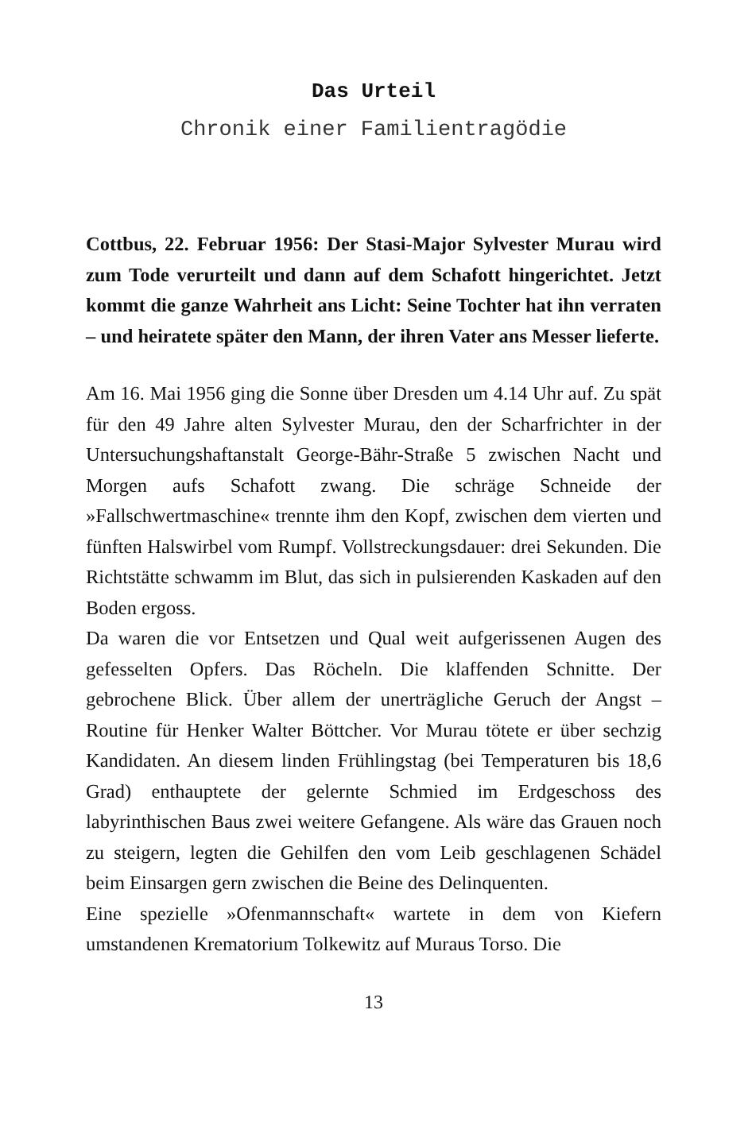Das Urteil
Chronik einer Familientragödie
Cottbus, 22. Februar 1956: Der Stasi-Major Sylvester Murau wird zum Tode verurteilt und dann auf dem Schafott hinge­richtet. Jetzt kommt die ganze Wahrheit ans Licht: Seine Toch­ter hat ihn verraten – und heiratete später den Mann, der ihren Vater ans Messer lieferte.
Am 16. Mai 1956 ging die Sonne über Dresden um 4.14 Uhr auf. Zu spät für den 49 Jahre alten Sylvester Murau, den der Scharf­richter in der Untersuchungshaftanstalt George-Bähr-Straße 5 zwischen Nacht und Morgen aufs Schafott zwang. Die schräge Schneide der »Fallschwertmaschine« trennte ihm den Kopf, zwischen dem vierten und fünften Halswirbel vom Rumpf. Voll­streckungsdauer: drei Sekunden. Die Richtstätte schwamm im Blut, das sich in pulsierenden Kaskaden auf den Boden ergoss.
Da waren die vor Entsetzen und Qual weit aufgerissenen Augen des gefesselten Opfers. Das Röcheln. Die klaffenden Schnitte. Der gebrochene Blick. Über allem der unerträgliche Geruch der Angst – Routine für Henker Walter Böttcher. Vor Murau tötete er über sechzig Kandidaten. An diesem linden Frühlingstag (bei Temperaturen bis 18,6 Grad) enthauptete der gelernte Schmied im Erdgeschoss des labyrinthischen Baus zwei weitere Gefange­ne. Als wäre das Grauen noch zu steigern, legten die Gehilfen den vom Leib geschlagenen Schädel beim Einsargen gern zwi­schen die Beine des Delinquenten.
Eine spezielle »Ofenmannschaft« wartete in dem von Kiefern umstandenen Krematorium Tolkewitz auf Muraus Torso. Die
13